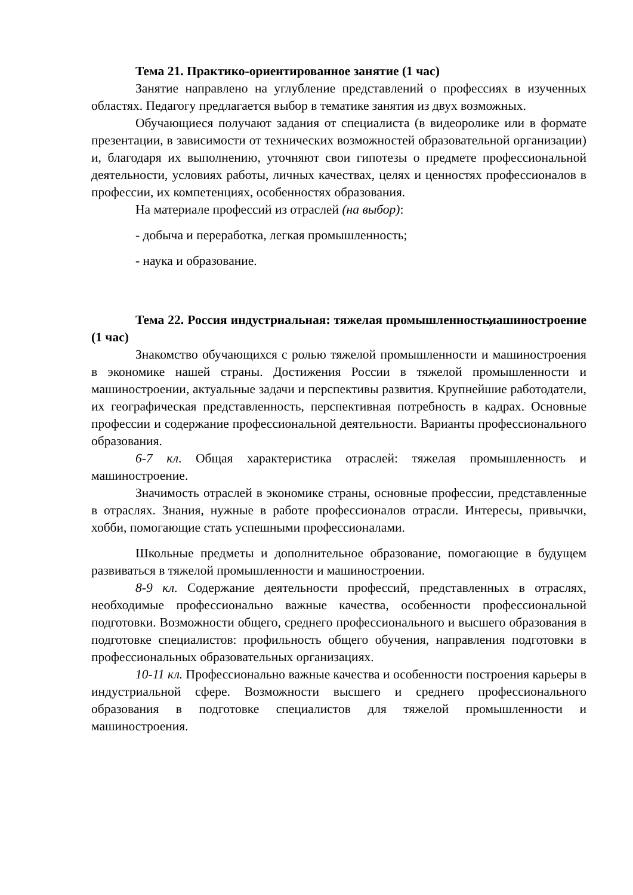Тема 21. Практико-ориентированное занятие (1 час)
Занятие направлено на углубление представлений о профессиях в изученных областях. Педагогу предлагается выбор в тематике занятия из двух возможных.
Обучающиеся получают задания от специалиста (в видеоролике или в формате презентации, в зависимости от технических возможностей образовательной организации) и, благодаря их выполнению, уточняют свои гипотезы о предмете профессиональной деятельности, условиях работы, личных качествах, целях и ценностях профессионалов в профессии, их компетенциях, особенностях образования.
На материале профессий из отраслей (на выбор):
- добыча и переработка, легкая промышленность;
- наука и образование.
Тема 22. Россия индустриальная: тяжелая промышленность, машиностроение (1 час)
Знакомство обучающихся с ролью тяжелой промышленности и машиностроения в экономике нашей страны. Достижения России в тяжелой промышленности и машиностроении, актуальные задачи и перспективы развития. Крупнейшие работодатели, их географическая представленность, перспективная потребность в кадрах. Основные профессии и содержание профессиональной деятельности. Варианты профессионального образования.
6-7 кл. Общая характеристика отраслей: тяжелая промышленность и машиностроение.
Значимость отраслей в экономике страны, основные профессии, представленные в отраслях. Знания, нужные в работе профессионалов отрасли. Интересы, привычки, хобби, помогающие стать успешными профессионалами.
Школьные предметы и дополнительное образование, помогающие в будущем развиваться в тяжелой промышленности и машиностроении.
8-9 кл. Содержание деятельности профессий, представленных в отраслях, необходимые профессионально важные качества, особенности профессиональной подготовки. Возможности общего, среднего профессионального и высшего образования в подготовке специалистов: профильность общего обучения, направления подготовки в профессиональных образовательных организациях.
10-11 кл. Профессионально важные качества и особенности построения карьеры в индустриальной сфере. Возможности высшего и среднего профессионального образования в подготовке специалистов для тяжелой промышленности и машиностроения.